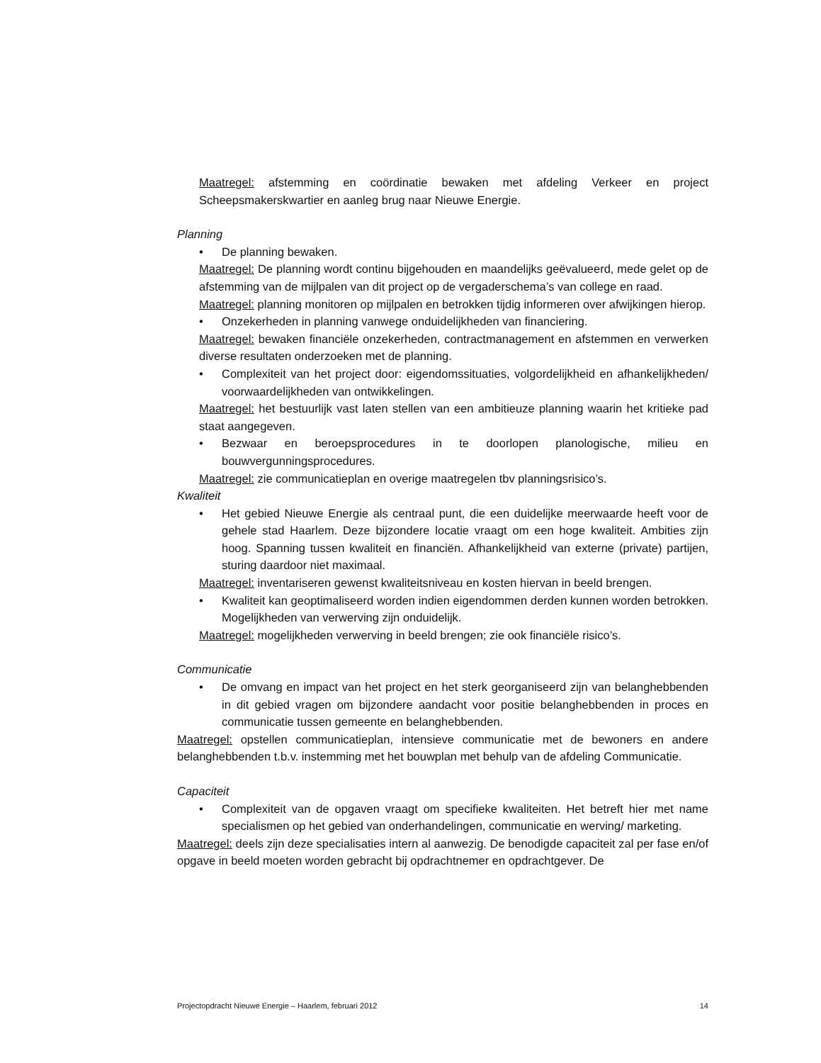Maatregel: afstemming en coördinatie bewaken met afdeling Verkeer en project Scheepsmakerskwartier en aanleg brug naar Nieuwe Energie.
Planning
• De planning bewaken.
Maatregel: De planning wordt continu bijgehouden en maandelijks geëvalueerd, mede gelet op de afstemming van de mijlpalen van dit project op de vergaderschema’s van college en raad.
Maatregel: planning monitoren op mijlpalen en betrokken tijdig informeren over afwijkingen hierop.
• Onzekerheden in planning vanwege onduidelijkheden van financiering.
Maatregel: bewaken financiële onzekerheden, contractmanagement en afstemmen en verwerken diverse resultaten onderzoeken met de planning.
• Complexiteit van het project door: eigendomssituaties, volgordelijkheid en afhankelijkheden/ voorwaardelijkheden van ontwikkelingen.
Maatregel: het bestuurlijk vast laten stellen van een ambitieuze planning waarin het kritieke pad staat aangegeven.
• Bezwaar en beroepsprocedures in te doorlopen planologische, milieu en bouwvergunningsprocedures.
Maatregel: zie communicatieplan en overige maatregelen tbv planningsrisico’s.
Kwaliteit
• Het gebied Nieuwe Energie als centraal punt, die een duidelijke meerwaarde heeft voor de gehele stad Haarlem. Deze bijzondere locatie vraagt om een hoge kwaliteit. Ambities zijn hoog. Spanning tussen kwaliteit en financiën. Afhankelijkheid van externe (private) partijen, sturing daardoor niet maximaal.
Maatregel: inventariseren gewenst kwaliteitsniveau en kosten hiervan in beeld brengen.
• Kwaliteit kan geoptimaliseerd worden indien eigendommen derden kunnen worden betrokken. Mogelijkheden van verwerving zijn onduidelijk.
Maatregel: mogelijkheden verwerving in beeld brengen; zie ook financiële risico’s.
Communicatie
• De omvang en impact van het project en het sterk georganiseerd zijn van belanghebbenden in dit gebied vragen om bijzondere aandacht voor positie belanghebbenden in proces en communicatie tussen gemeente en belanghebbenden.
Maatregel: opstellen communicatieplan, intensieve communicatie met de bewoners en andere belanghebbenden t.b.v. instemming met het bouwplan met behulp van de afdeling Communicatie.
Capaciteit
• Complexiteit van de opgaven vraagt om specifieke kwaliteiten. Het betreft hier met name specialismen op het gebied van onderhandelingen, communicatie en werving/ marketing.
Maatregel: deels zijn deze specialisaties intern al aanwezig. De benodigde capaciteit zal per fase en/of opgave in beeld moeten worden gebracht bij opdrachtnemer en opdrachtgever. De
Projectopdracht Nieuwe Energie – Haarlem, februari 2012 14